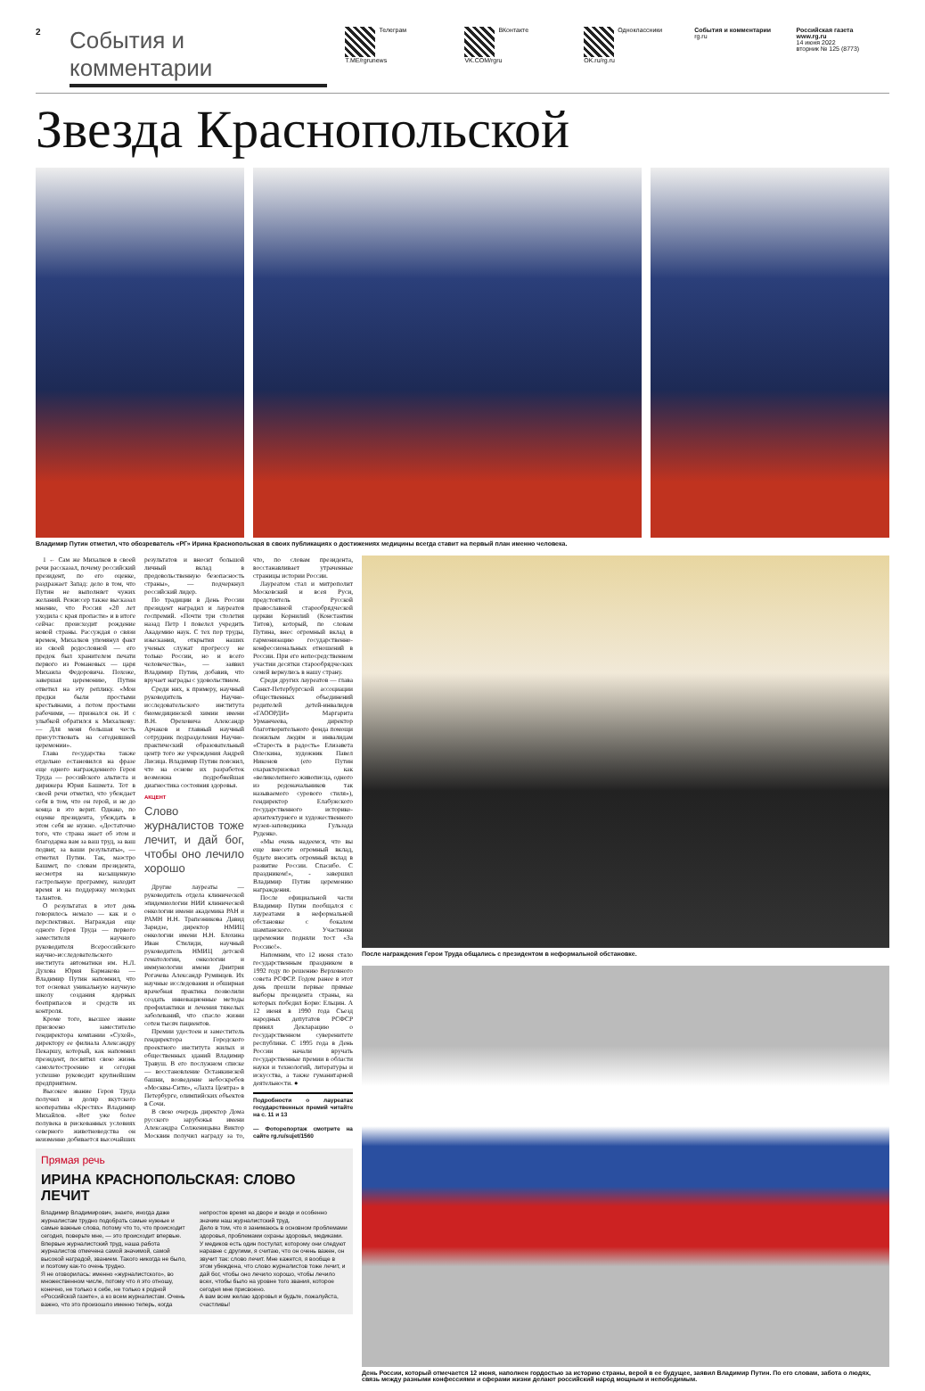2
События и комментарии
Телеграм
T.ME/rgrunews
ВКонтакте
VK.COM/rgru
Одноклассники
OK.ru/rg.ru
События и комментарии
rg.ru
Российская газета
www.rg.ru
14 июня 2022
вторник № 125 (8773)
Звезда Краснопольской
Владимир Путин отметил, что обозреватель «РГ» Ирина Краснопольская в своих публикациях о достижениях медицины всегда ставит на первый план именно человека.
1 ← Сам же Михалков в своей речи рассказал, почему российский президент, по его оценке, раздражает Запад: дело в том, что Путин не выполняет чужих желаний. Режиссер также высказал мнение, что Россия «20 лет уходила с края пропасти» и в итоге сейчас происходит рождение новой страны. Рассуждая о связи времен, Михалков упомянул факт из своей родословной — его предок был хранителем печати первого из Романовых — царя Михаила Федоровича. Похоже, завершая церемонию, Путин ответил на эту реплику. «Мои предки были простыми крестьянами, а потом простыми рабочими, — признался он. И с улыбкой обратился к Михалкову: — Для меня большая честь присутствовать на сегодняшней церемонии».
Глава государства также отдельно остановился на фразе еще одного награжденного Героя Труда — российского альтиста и дирижера Юрия Башмета. Тот в своей речи отметил, что убеждает себя в том, что он герой, и не до конца в это верит. Однако, по оценке президента, убеждать в этом себя не нужно. «Достаточно того, что страна знает об этом и благодарна вам за ваш труд, за ваш подвиг, за ваши результаты», — отметил Путин. Так, маэстро Башмет, по словам президента, несмотря на насыщенную гастрольную программу, находит время и на поддержку молодых талантов.
О результатах в этот день говорилось немало — как и о перспективах. Награждая еще одного Героя Труда — первого заместителя научного руководителя Всероссийского научно-исследовательского института автоматики им. Н.Л. Духова Юрия Бармакова — Владимир Путин напомнил, что тот основал уникальную научную школу создания ядерных боеприпасов и средств их контроля.
Кроме того, высшее звание присвоено заместителю гендиректора компании «Сухой», директору ее филиала Александру Пекаршу, который, как напомнил президент, посвятил свою жизнь самолетостроению и сегодня успешно руководит крупнейшим предприятием.
Высокое звание Героя Труда получил и доляр якутского кооператива «Крестях» Владимир Михайлов. «Вот уже более полувека в рискованных условиях северного животноводства он неизменно добивается высочайших результатов и вносит большой личный вклад в продовольственную безопасность страны», — подчеркнул российский лидер.
По традиции в День России президент наградил и лауреатов госпремий. «Почти три столетия назад Петр I повелел учредить Академию наук. С тех пор труды, изыскания, открытия наших ученых служат прогрессу не только России, но и всего человечества», — заявил Владимир Путин, добавив, что вручает награды с удовольствием.
Среди них, к примеру, научный руководитель Научно-исследовательского института биомедицинской химии имени В.Н. Ореховича Александр Арчаков и главный научный сотрудник подразделения Научно-практический образовательный центр того же учреждения Андрей Лисица. Владимир Путин пояснил, что на основе их разработок возможна подробнейшая диагностика состояния здоровья.
АКЦЕНТ
Слово журналистов тоже лечит, и дай бог, чтобы оно лечило хорошо
Другие лауреаты — руководитель отдела клинической эпидемиологии НИИ клинической онкологии имени академика РАН и РАМН Н.Н. Трапезникова Давид Заридзе, директор НМИЦ онкологии имени Н.Н. Блохина Иван Стилиди, научный руководитель НМИЦ детской гематологии, онкологии и иммунологии имени Дмитрия Рогачева Александр Румянцев. Их научные исследования и обширная врачебная практика позволили создать инновационные методы профилактики и лечения тяжелых заболеваний, что спасло жизни сотен тысяч пациентов.
Премии удостоен и заместитель гендиректора Городского проектного института жилых и общественных зданий Владимир Травуш. В его послужном списке — восстановление Останкинской башни, возведение небоскребов «Москвы-Сити», «Лахта Центра» в Петербурге, олимпийских объектов в Сочи.
В свою очередь директор Дома русского зарубежья имени Александра Солженицына Виктор Москвин получил награду за то, что, по словам президента, восстанавливает утраченные страницы истории России.
Лауреатом стал и митрополит Московский и всея Руси, предстоятель Русской православной старообрядческой церкви Корнилий (Константин Титов), который, по словам Путина, внес огромный вклад в гармонизацию государственно-конфессиональных отношений в России. При его непосредственном участии десятки старообрядческих семей вернулись в нашу страну.
Среди других лауреатов — глава Санкт-Петербургской ассоциации общественных объединений родителей детей-инвалидов «ГАООРДИ» Маргарита Урманчеева, директор благотворительного фонда помощи пожилым людям и инвалидам «Старость в радость» Елизавета Олескина, художник Павел Никонов (его Путин охарактеризовал как «великолепного живописца, одного из родоначальников так называемого сурового стиля»), гендиректор Елабужского государственного историко-архитектурного и художественного музея-заповедника Гульзада Руденко.
«Мы очень надеемся, что вы еще внесете огромный вклад, будете вносить огромный вклад в развитие России. Спасибо. С праздником!», - завершил Владимир Путин церемонию награждения.
После официальной части Владимир Путин пообщался с лауреатами в неформальной обстановке с бокалом шампанского. Участники церемонии подняли тост «За Россию!».
Напомним, что 12 июня стало государственным праздником в 1992 году по решению Верховного совета РСФСР. Годом ранее в этот день прошли первые прямые выборы президента страны, на которых победил Борис Ельцин. А 12 июня в 1990 года Съезд народных депутатов РСФСР принял Декларацию о государственном суверенитете республики. С 1995 года в День России начали вручать государственные премии в области науки и технологий, литературы и искусства, а также гуманитарной деятельности. ●
Подробности о лауреатах государственных премий читайте на с. 11 и 13
— Фоторепортаж смотрите на сайте rg.ru/sujet/1560
Прямая речь
ИРИНА КРАСНОПОЛЬСКАЯ: СЛОВО ЛЕЧИТ
Владимир Владимирович, знаете, иногда даже журналистам трудно подобрать самые нужные и самые важные слова, потому что то, что происходит сегодня, поверьте мне, — это происходит впервые. Впервые журналистский труд, наша работа журналистов отмечена самой значимой, самой высокой наградой, званием. Такого никогда не было, и поэтому как-то очень трудно.
Я не оговорилась: именно «журналистского», во множественном числе, потому что я это отношу, конечно, не только к себе, не только к родной «Российской газете», а ко всем журналистам. Очень важно, что это произошло именно теперь, когда непростое время на дворе и везде и особенно значим наш журналистский труд.
Дело в том, что я занимаюсь в основном проблемами здоровья, проблемами охраны здоровья, медиками. У медиков есть один постулат, которому они следуют наравне с другими, я считаю, что он очень важен, он звучит так: слово лечит. Мне кажется, я вообще в этом убеждена, что слово журналистов тоже лечит, и дай бог, чтобы оно лечило хорошо, чтобы лечило всех, чтобы было на уровне того звания, которое сегодня мне присвоено.
А вам всем желаю здоровья и будьте, пожалуйста, счастливы!
После награждения Герои Труда общались с президентом в неформальной обстановке.
День России, который отмечается 12 июня, наполнен гордостью за историю страны, верой в ее будущее, заявил Владимир Путин. По его словам, забота о людях, связь между разными конфессиями и сферами жизни делают российский народ мощным и непобедимым.